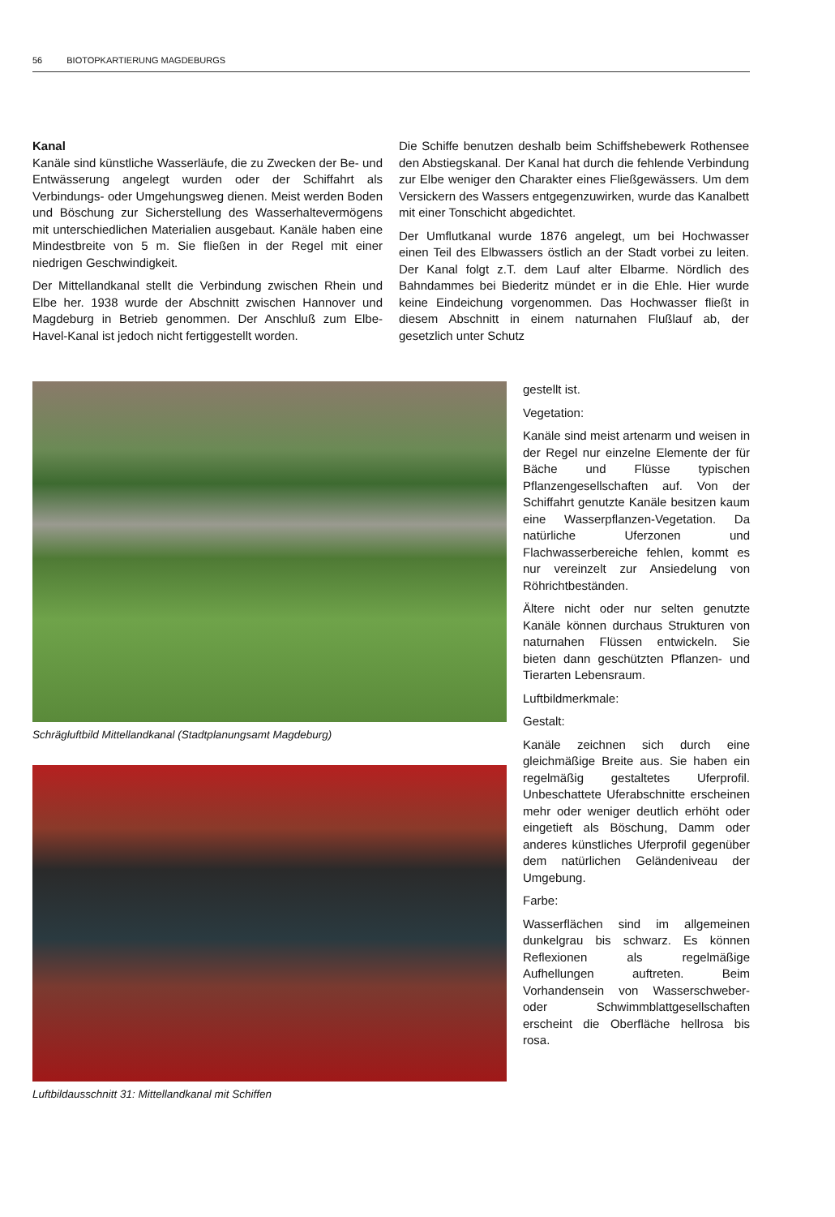56 BIOTOPKARTIERUNG MAGDEBURGS
Kanal
Kanäle sind künstliche Wasserläufe, die zu Zwecken der Be- und Entwässerung angelegt wurden oder der Schiffahrt als Verbindungs- oder Umgehungsweg dienen. Meist werden Boden und Böschung zur Sicherstellung des Wasserhaltevermögens mit unterschiedlichen Materialien ausgebaut. Kanäle haben eine Mindestbreite von 5 m. Sie fließen in der Regel mit einer niedrigen Geschwindigkeit.
Der Mittellandkanal stellt die Verbindung zwischen Rhein und Elbe her. 1938 wurde der Abschnitt zwischen Hannover und Magdeburg in Betrieb genommen. Der Anschluß zum Elbe-Havel-Kanal ist jedoch nicht fertiggestellt worden.
Die Schiffe benutzen deshalb beim Schiffshebewerk Rothensee den Abstiegskanal. Der Kanal hat durch die fehlende Verbindung zur Elbe weniger den Charakter eines Fließgewässers. Um dem Versickern des Wassers entgegenzuwirken, wurde das Kanalbett mit einer Tonschicht abgedichtet.
Der Umflutkanal wurde 1876 angelegt, um bei Hochwasser einen Teil des Elbwassers östlich an der Stadt vorbei zu leiten. Der Kanal folgt z.T. dem Lauf alter Elbarme. Nördlich des Bahndammes bei Biederitz mündet er in die Ehle. Hier wurde keine Eindeichung vorgenommen. Das Hochwasser fließt in diesem Abschnitt in einem naturnahen Flußlauf ab, der gesetzlich unter Schutz
Schrägluftbild Mittellandkanal (Stadtplanungsamt Magdeburg)
Luftbildausschnitt 31: Mittellandkanal mit Schiffen
gestellt ist.
Vegetation:
Kanäle sind meist artenarm und weisen in der Regel nur einzelne Elemente der für Bäche und Flüsse typischen Pflanzengesellschaften auf. Von der Schiffahrt genutzte Kanäle besitzen kaum eine Wasserpflanzen-Vegetation. Da natürliche Uferzonen und Flachwasserbereiche fehlen, kommt es nur vereinzelt zur Ansiedelung von Röhrichtbeständen.
Ältere nicht oder nur selten genutzte Kanäle können durchaus Strukturen von naturnahen Flüssen entwickeln. Sie bieten dann geschützten Pflanzen- und Tierarten Lebensraum.
Luftbildmerkmale:
Gestalt:
Kanäle zeichnen sich durch eine gleichmäßige Breite aus. Sie haben ein regelmäßig gestaltetes Uferprofil. Unbeschattete Uferabschnitte erscheinen mehr oder weniger deutlich erhöht oder eingetieft als Böschung, Damm oder anderes künstliches Uferprofil gegenüber dem natürlichen Geländeniveau der Umgebung.
Farbe:
Wasserflächen sind im allgemeinen dunkelgrau bis schwarz. Es können Reflexionen als regelmäßige Aufhellungen auftreten. Beim Vorhandensein von Wasserschweber- oder Schwimmblattgesellschaften erscheint die Oberfläche hellrosa bis rosa.